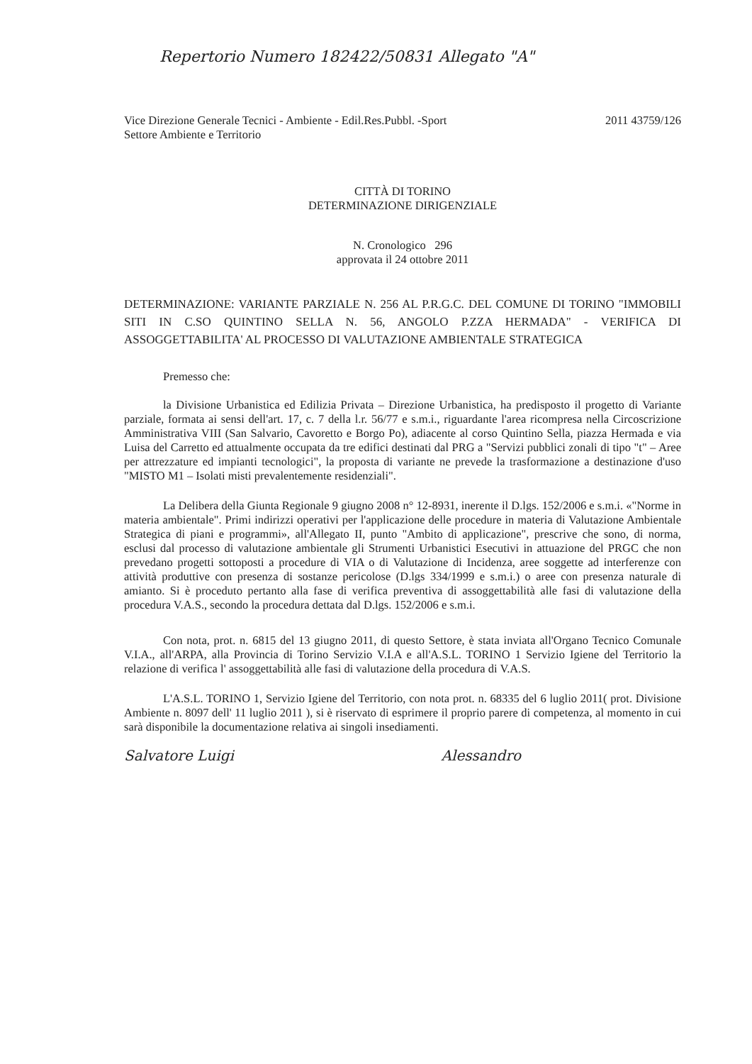Repertorio Numero 182422/50831 Allegato "A"
Vice Direzione Generale Tecnici - Ambiente - Edil.Res.Pubbl. -Sport
Settore Ambiente e Territorio
2011 43759/126
CITTÀ DI TORINO
DETERMINAZIONE DIRIGENZIALE
N. Cronologico 296
approvata il 24 ottobre 2011
DETERMINAZIONE: VARIANTE PARZIALE N. 256 AL P.R.G.C. DEL COMUNE DI TORINO "IMMOBILI SITI IN C.SO QUINTINO SELLA N. 56, ANGOLO P.ZZA HERMADA" - VERIFICA DI ASSOGGETTABILITA' AL PROCESSO DI VALUTAZIONE AMBIENTALE STRATEGICA
Premesso che:
la Divisione Urbanistica ed Edilizia Privata – Direzione Urbanistica, ha predisposto il progetto di Variante parziale, formata ai sensi dell'art. 17, c. 7 della l.r. 56/77 e s.m.i., riguardante l'area ricompresa nella Circoscrizione Amministrativa VIII (San Salvario, Cavoretto e Borgo Po), adiacente al corso Quintino Sella, piazza Hermada e via Luisa del Carretto ed attualmente occupata da tre edifici destinati dal PRG a "Servizi pubblici zonali di tipo "t" – Aree per attrezzature ed impianti tecnologici", la proposta di variante ne prevede la trasformazione a destinazione d'uso "MISTO M1 – Isolati misti prevalentemente residenziali".
La Delibera della Giunta Regionale 9 giugno 2008 n° 12-8931, inerente il D.lgs. 152/2006 e s.m.i. «"Norme in materia ambientale". Primi indirizzi operativi per l'applicazione delle procedure in materia di Valutazione Ambientale Strategica di piani e programmi», all'Allegato II, punto "Ambito di applicazione", prescrive che sono, di norma, esclusi dal processo di valutazione ambientale gli Strumenti Urbanistici Esecutivi in attuazione del PRGC che non prevedano progetti sottoposti a procedure di VIA o di Valutazione di Incidenza, aree soggette ad interferenze con attività produttive con presenza di sostanze pericolose (D.lgs 334/1999 e s.m.i.) o aree con presenza naturale di amianto. Si è proceduto pertanto alla fase di verifica preventiva di assoggettabilità alle fasi di valutazione della procedura V.A.S., secondo la procedura dettata dal D.lgs. 152/2006 e s.m.i.
Con nota, prot. n. 6815 del 13 giugno 2011, di questo Settore, è stata inviata all'Organo Tecnico Comunale V.I.A., all'ARPA, alla Provincia di Torino Servizio V.I.A e all'A.S.L. TORINO 1 Servizio Igiene del Territorio la relazione di verifica l' assoggettabilità alle fasi di valutazione della procedura di V.A.S.
L'A.S.L. TORINO 1, Servizio Igiene del Territorio, con nota prot. n. 68335 del 6 luglio 2011( prot. Divisione Ambiente n. 8097 dell' 11 luglio 2011 ), si è riservato di esprimere il proprio parere di competenza, al momento in cui sarà disponibile la documentazione relativa ai singoli insediamenti.
Salvatore Luigi Alessandro